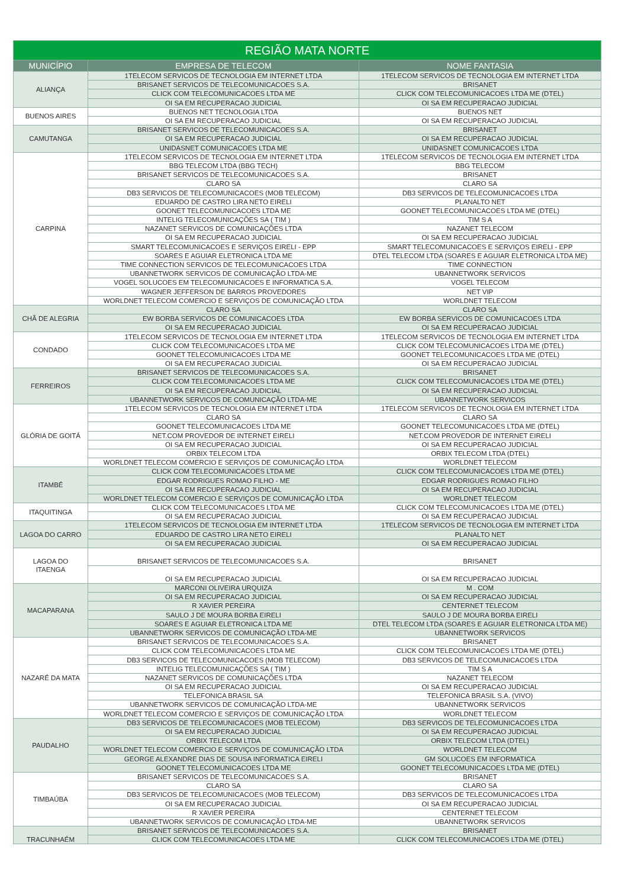| REGIÃO MATA NORTE | | |
| --- | --- | --- |
| MUNICÍPIO | EMPRESA DE TELECOM | NOME FANTASIA |
| ALIANÇA | 1TELECOM SERVICOS DE TECNOLOGIA EM INTERNET LTDA | 1TELECOM SERVICOS DE TECNOLOGIA EM INTERNET LTDA |
| | BRISANET SERVICOS DE TELECOMUNICACOES S.A. | BRISANET |
| | CLICK COM TELECOMUNICACOES LTDA ME | CLICK COM TELECOMUNICACOES LTDA ME (DTEL) |
| | OI SA EM RECUPERACAO JUDICIAL | OI SA EM RECUPERACAO JUDICIAL |
| BUENOS AIRES | BUENOS NET TECNOLOGIA LTDA | BUENOS NET |
| | OI SA EM RECUPERACAO JUDICIAL | OI SA EM RECUPERACAO JUDICIAL |
| CAMUTANGA | BRISANET SERVICOS DE TELECOMUNICACOES S.A. | BRISANET |
| | OI SA EM RECUPERACAO JUDICIAL | OI SA EM RECUPERACAO JUDICIAL |
| | UNIDASNET COMUNICACOES LTDA ME | UNIDASNET COMUNICACOES LTDA |
| CARPINA | 1TELECOM SERVICOS DE TECNOLOGIA EM INTERNET LTDA | 1TELECOM SERVICOS DE TECNOLOGIA EM INTERNET LTDA |
| | BBG TELECOM LTDA (BBG TECH) | BBG TELECOM |
| | BRISANET SERVICOS DE TELECOMUNICACOES S.A. | BRISANET |
| | CLARO SA | CLARO SA |
| | DB3 SERVICOS DE TELECOMUNICACOES (MOB TELECOM) | DB3 SERVICOS DE TELECOMUNICACOES LTDA |
| | EDUARDO DE CASTRO LIRA NETO EIRELI | PLANALTO NET |
| | GOONET TELECOMUNICACOES LTDA ME | GOONET TELECOMUNICACOES LTDA ME (DTEL) |
| | INTELIG TELECOMUNICAÇÕES SA ( TIM ) | TIM S A |
| | NAZANET SERVICOS DE COMUNICAÇÕES LTDA | NAZANET TELECOM |
| | OI SA EM RECUPERACAO JUDICIAL | OI SA EM RECUPERACAO JUDICIAL |
| | SMART TELECOMUNICACOES E SERVIÇOS EIRELI - EPP | SMART TELECOMUNICACOES E SERVIÇOS EIRELI - EPP |
| | SOARES E AGUIAR ELETRONICA LTDA ME | DTEL TELECOM LTDA (SOARES E AGUIAR ELETRONICA LTDA ME) |
| | TIME CONNECTION SERVICOS DE TELECOMUNICACOES LTDA | TIME CONNECTION |
| | UBANNETWORK SERVICOS DE COMUNICAÇÃO LTDA-ME | UBANNETWORK SERVICOS |
| | VOGEL SOLUCOES EM TELECOMUNICACOES E INFORMATICA S.A. | VOGEL TELECOM |
| | WAGNER JEFFERSON DE BARROS PROVEDORES | NET VIP |
| | WORLDNET TELECOM COMERCIO E SERVIÇOS DE COMUNICAÇÃO LTDA | WORLDNET TELECOM |
| CHÃ DE ALEGRIA | CLARO SA | CLARO SA |
| | EW BORBA SERVICOS DE COMUNICACOES LTDA | EW BORBA SERVICOS DE COMUNICACOES LTDA |
| | OI SA EM RECUPERACAO JUDICIAL | OI SA EM RECUPERACAO JUDICIAL |
| CONDADO | 1TELECOM SERVICOS DE TECNOLOGIA EM INTERNET LTDA | 1TELECOM SERVICOS DE TECNOLOGIA EM INTERNET LTDA |
| | CLICK COM TELECOMUNICACOES LTDA ME | CLICK COM TELECOMUNICACOES LTDA ME (DTEL) |
| | GOONET TELECOMUNICACOES LTDA ME | GOONET TELECOMUNICACOES LTDA ME (DTEL) |
| | OI SA EM RECUPERACAO JUDICIAL | OI SA EM RECUPERACAO JUDICIAL |
| FERREIROS | BRISANET SERVICOS DE TELECOMUNICACOES S.A. | BRISANET |
| | CLICK COM TELECOMUNICACOES LTDA ME | CLICK COM TELECOMUNICACOES LTDA ME (DTEL) |
| | OI SA EM RECUPERACAO JUDICIAL | OI SA EM RECUPERACAO JUDICIAL |
| | UBANNETWORK SERVICOS DE COMUNICAÇÃO LTDA-ME | UBANNETWORK SERVICOS |
| GLÓRIA DE GOITÁ | 1TELECOM SERVICOS DE TECNOLOGIA EM INTERNET LTDA | 1TELECOM SERVICOS DE TECNOLOGIA EM INTERNET LTDA |
| | CLARO SA | CLARO SA |
| | GOONET TELECOMUNICACOES LTDA ME | GOONET TELECOMUNICACOES LTDA ME (DTEL) |
| | NET.COM PROVEDOR DE INTERNET EIRELI | NET.COM PROVEDOR DE INTERNET EIRELI |
| | OI SA EM RECUPERACAO JUDICIAL | OI SA EM RECUPERACAO JUDICIAL |
| | ORBIX TELECOM LTDA | ORBIX TELECOM LTDA (DTEL) |
| | WORLDNET TELECOM COMERCIO E SERVIÇOS DE COMUNICAÇÃO LTDA | WORLDNET TELECOM |
| ITAMBÉ | CLICK COM TELECOMUNICACOES LTDA ME | CLICK COM TELECOMUNICACOES LTDA ME (DTEL) |
| | EDGAR RODRIGUES ROMAO FILHO - ME | EDGAR RODRIGUES ROMAO FILHO |
| | OI SA EM RECUPERACAO JUDICIAL | OI SA EM RECUPERACAO JUDICIAL |
| | WORLDNET TELECOM COMERCIO E SERVIÇOS DE COMUNICAÇÃO LTDA | WORLDNET TELECOM |
| ITAQUITINGA | CLICK COM TELECOMUNICACOES LTDA ME | CLICK COM TELECOMUNICACOES LTDA ME (DTEL) |
| | OI SA EM RECUPERACAO JUDICIAL | OI SA EM RECUPERACAO JUDICIAL |
| LAGOA DO CARRO | 1TELECOM SERVICOS DE TECNOLOGIA EM INTERNET LTDA | 1TELECOM SERVICOS DE TECNOLOGIA EM INTERNET LTDA |
| | EDUARDO DE CASTRO LIRA NETO EIRELI | PLANALTO NET |
| | OI SA EM RECUPERACAO JUDICIAL | OI SA EM RECUPERACAO JUDICIAL |
| LAGOA DO ITAENGA | BRISANET SERVICOS DE TELECOMUNICACOES S.A. | BRISANET |
| | OI SA EM RECUPERACAO JUDICIAL | OI SA EM RECUPERACAO JUDICIAL |
| MACAPARANA | MARCONI OLIVEIRA URQUIZA | M . COM |
| | OI SA EM RECUPERACAO JUDICIAL | OI SA EM RECUPERACAO JUDICIAL |
| | R XAVIER PEREIRA | CENTERNET TELECOM |
| | SAULO J DE MOURA BORBA EIRELI | SAULO J DE MOURA BORBA EIRELI |
| | SOARES E AGUIAR ELETRONICA LTDA ME | DTEL TELECOM LTDA (SOARES E AGUIAR ELETRONICA LTDA ME) |
| | UBANNETWORK SERVICOS DE COMUNICAÇÃO LTDA-ME | UBANNETWORK SERVICOS |
| NAZARÉ DA MATA | BRISANET SERVICOS DE TELECOMUNICACOES S.A. | BRISANET |
| | CLICK COM TELECOMUNICACOES LTDA ME | CLICK COM TELECOMUNICACOES LTDA ME (DTEL) |
| | DB3 SERVICOS DE TELECOMUNICACOES (MOB TELECOM) | DB3 SERVICOS DE TELECOMUNICACOES LTDA |
| | INTELIG TELECOMUNICAÇÕES SA ( TIM ) | TIM S A |
| | NAZANET SERVICOS DE COMUNICAÇÕES LTDA | NAZANET TELECOM |
| | OI SA EM RECUPERACAO JUDICIAL | OI SA EM RECUPERACAO JUDICIAL |
| | TELEFONICA BRASIL SA | TELEFONICA BRASIL S.A. (VIVO) |
| | UBANNETWORK SERVICOS DE COMUNICAÇÃO LTDA-ME | UBANNETWORK SERVICOS |
| | WORLDNET TELECOM COMERCIO E SERVIÇOS DE COMUNICAÇÃO LTDA | WORLDNET TELECOM |
| PAUDALHO | DB3 SERVICOS DE TELECOMUNICACOES (MOB TELECOM) | DB3 SERVICOS DE TELECOMUNICACOES LTDA |
| | OI SA EM RECUPERACAO JUDICIAL | OI SA EM RECUPERACAO JUDICIAL |
| | ORBIX TELECOM LTDA | ORBIX TELECOM LTDA (DTEL) |
| | WORLDNET TELECOM COMERCIO E SERVIÇOS DE COMUNICAÇÃO LTDA | WORLDNET TELECOM |
| | GEORGE ALEXANDRE DIAS DE SOUSA INFORMATICA EIRELI | GM SOLUCOES EM INFORMATICA |
| | GOONET TELECOMUNICACOES LTDA ME | GOONET TELECOMUNICACOES LTDA ME (DTEL) |
| TIMBAÚBA | BRISANET SERVICOS DE TELECOMUNICACOES S.A. | BRISANET |
| | CLARO SA | CLARO SA |
| | DB3 SERVICOS DE TELECOMUNICACOES (MOB TELECOM) | DB3 SERVICOS DE TELECOMUNICACOES LTDA |
| | OI SA EM RECUPERACAO JUDICIAL | OI SA EM RECUPERACAO JUDICIAL |
| | R XAVIER PEREIRA | CENTERNET TELECOM |
| | UBANNETWORK SERVICOS DE COMUNICAÇÃO LTDA-ME | UBANNETWORK SERVICOS |
| TRACUNHAÉM | BRISANET SERVICOS DE TELECOMUNICACOES S.A. | BRISANET |
| | CLICK COM TELECOMUNICACOES LTDA ME | CLICK COM TELECOMUNICACOES LTDA ME (DTEL) |